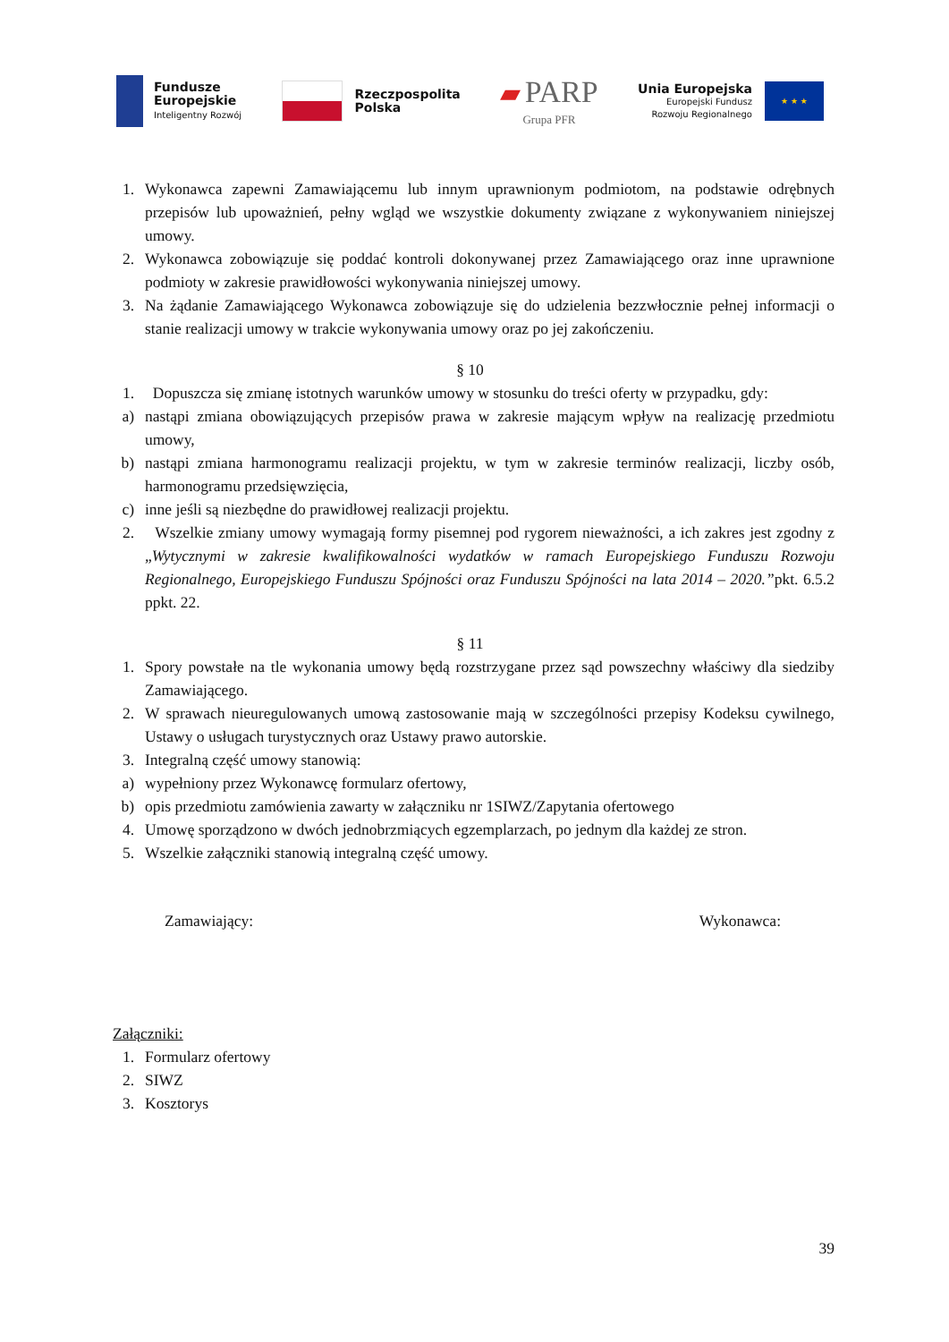Fundusze
Europejskie
Inteligentny Rozwój
Rzeczpospolita
Polska
▰ PARP
Grupa PFR
Unia Europejska
Europejski Fundusz
Rozwoju Regionalnego
★ ★ ★
1. Wykonawca zapewni Zamawiającemu lub innym uprawnionym podmiotom, na podstawie odrębnych przepisów lub upoważnień, pełny wgląd we wszystkie dokumenty związane z wykonywaniem niniejszej umowy.
2. Wykonawca zobowiązuje się poddać kontroli dokonywanej przez Zamawiającego oraz inne uprawnione podmioty w zakresie prawidłowości wykonywania niniejszej umowy.
3. Na żądanie Zamawiającego Wykonawca zobowiązuje się do udzielenia bezzwłocznie pełnej informacji o stanie realizacji umowy w trakcie wykonywania umowy oraz po jej zakończeniu.
§ 10
1. Dopuszcza się zmianę istotnych warunków umowy w stosunku do treści oferty w przypadku, gdy:
a) nastąpi zmiana obowiązujących przepisów prawa w zakresie mającym wpływ na realizację przedmiotu umowy,
b) nastąpi zmiana harmonogramu realizacji projektu, w tym w zakresie terminów realizacji, liczby osób, harmonogramu przedsięwzięcia,
c) inne jeśli są niezbędne do prawidłowej realizacji projektu.
2. Wszelkie zmiany umowy wymagają formy pisemnej pod rygorem nieważności, a ich zakres jest zgodny z „Wytycznymi w zakresie kwalifikowalności wydatków w ramach Europejskiego Funduszu Rozwoju Regionalnego, Europejskiego Funduszu Spójności oraz Funduszu Spójności na lata 2014 – 2020.”pkt. 6.5.2 ppkt. 22.
§ 11
1. Spory powstałe na tle wykonania umowy będą rozstrzygane przez sąd powszechny właściwy dla siedziby Zamawiającego.
2. W sprawach nieuregulowanych umową zastosowanie mają w szczególności przepisy Kodeksu cywilnego, Ustawy o usługach turystycznych oraz Ustawy prawo autorskie.
3. Integralną część umowy stanowią:
a) wypełniony przez Wykonawcę formularz ofertowy,
b) opis przedmiotu zamówienia zawarty w załączniku nr 1SIWZ/Zapytania ofertowego
4. Umowę sporządzono w dwóch jednobrzmiących egzemplarzach, po jednym dla każdej ze stron.
5. Wszelkie załączniki stanowią integralną część umowy.
Zamawiający: Wykonawca:
Załączniki:
1. Formularz ofertowy
2. SIWZ
3. Kosztorys
39